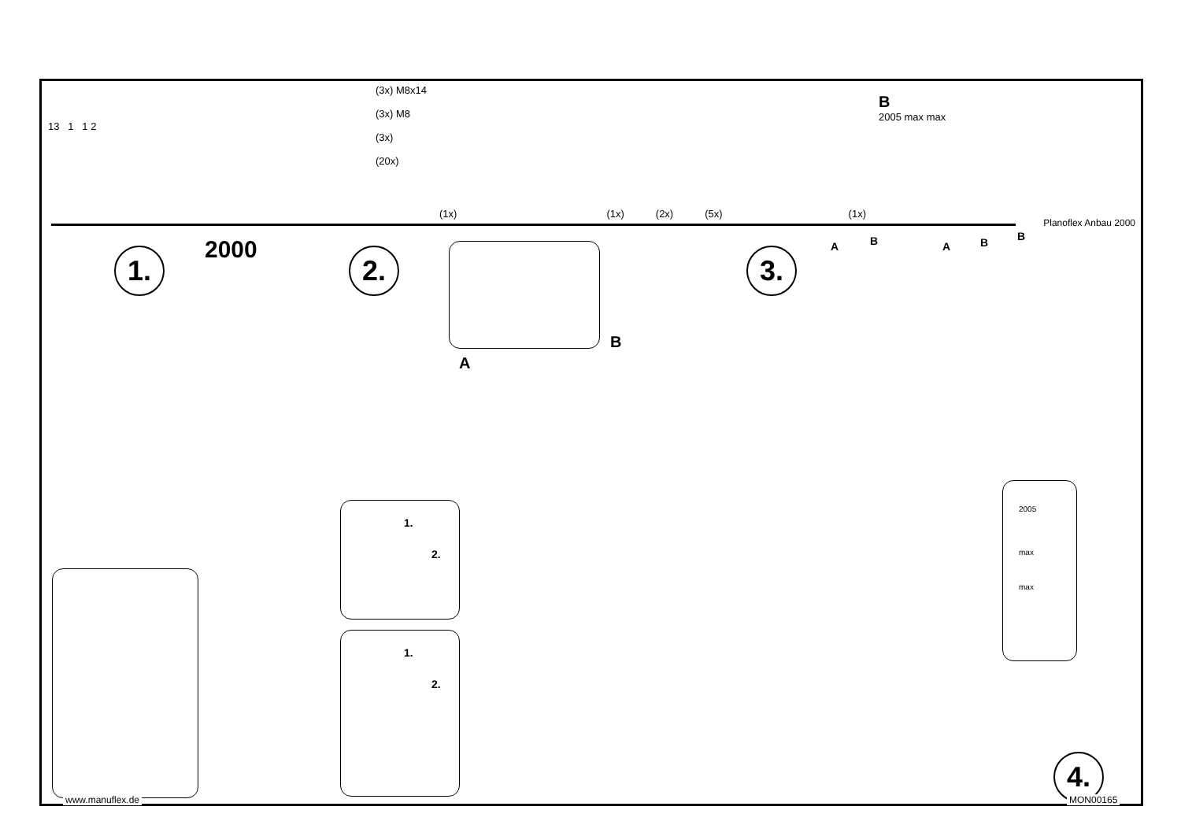13 1 1 2
(3x) M8x14
(3x) M8
(3x)
(20x)
(1x) (1x) (2x) (5x) (1x)
B
2005 max max
Planoflex Anbau 2000
1. 2000 2.
A
B
1.
2.
1.
2.
3. A B A B B
2005
max
max
4.
www.manuflex.de MON00165